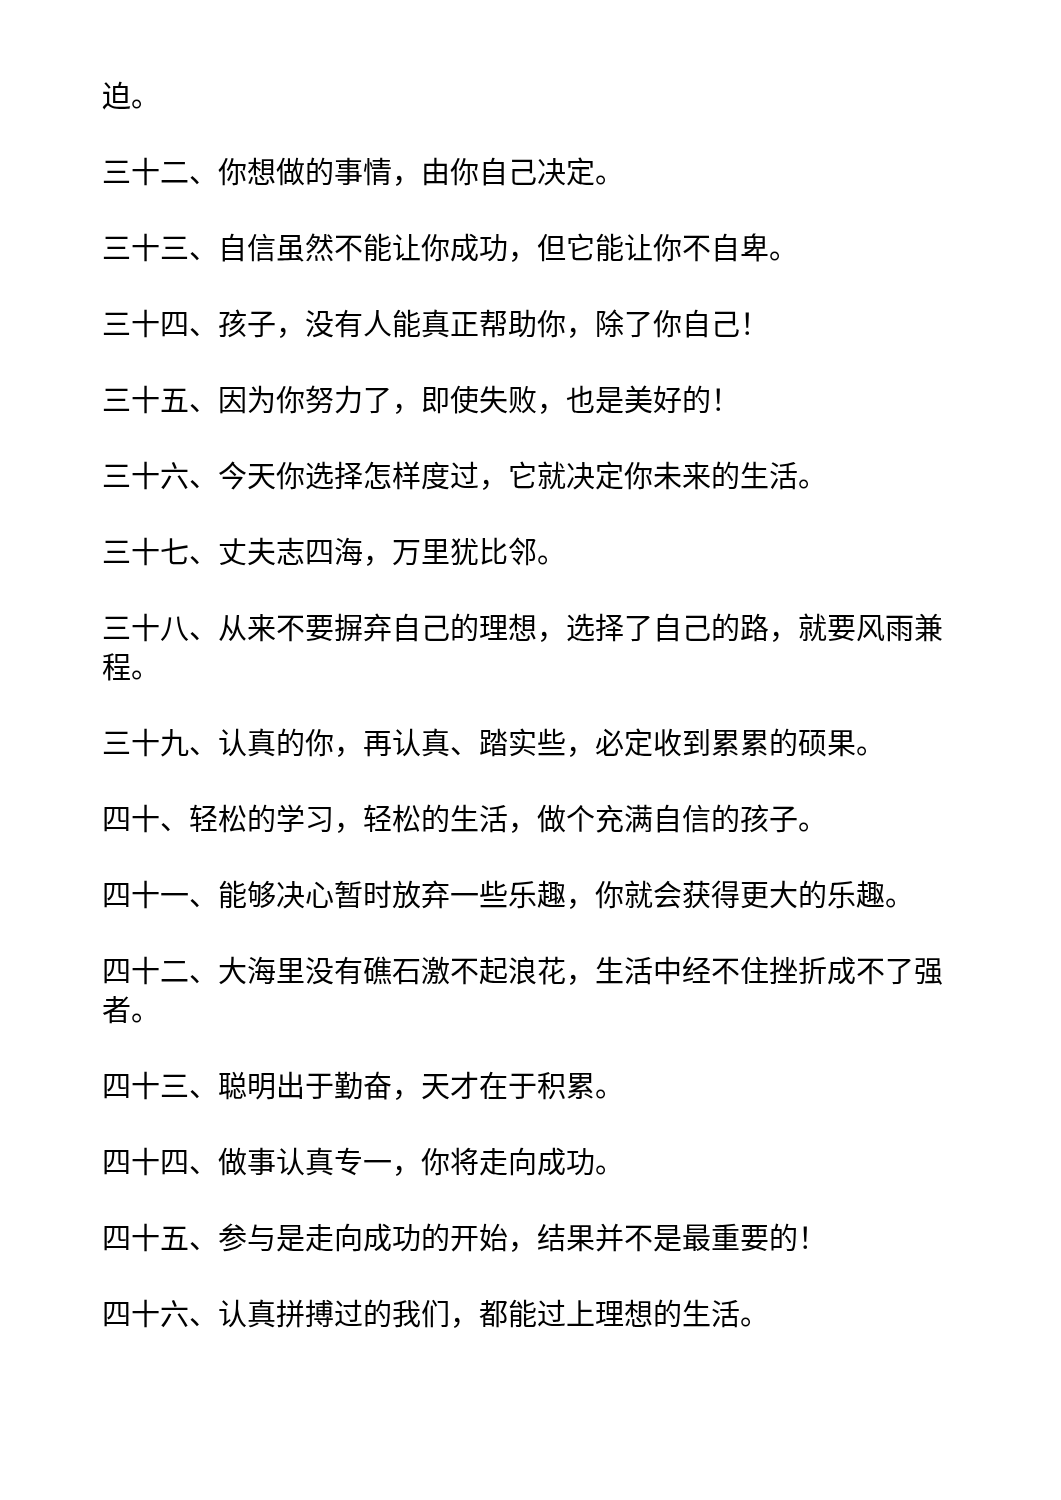迫。
三十二、你想做的事情，由你自己决定。
三十三、自信虽然不能让你成功，但它能让你不自卑。
三十四、孩子，没有人能真正帮助你，除了你自己！
三十五、因为你努力了，即使失败，也是美好的！
三十六、今天你选择怎样度过，它就决定你未来的生活。
三十七、丈夫志四海，万里犹比邻。
三十八、从来不要摒弃自己的理想，选择了自己的路，就要风雨兼程。
三十九、认真的你，再认真、踏实些，必定收到累累的硕果。
四十、轻松的学习，轻松的生活，做个充满自信的孩子。
四十一、能够决心暂时放弃一些乐趣，你就会获得更大的乐趣。
四十二、大海里没有礁石激不起浪花，生活中经不住挫折成不了强者。
四十三、聪明出于勤奋，天才在于积累。
四十四、做事认真专一，你将走向成功。
四十五、参与是走向成功的开始，结果并不是最重要的！
四十六、认真拼搏过的我们，都能过上理想的生活。